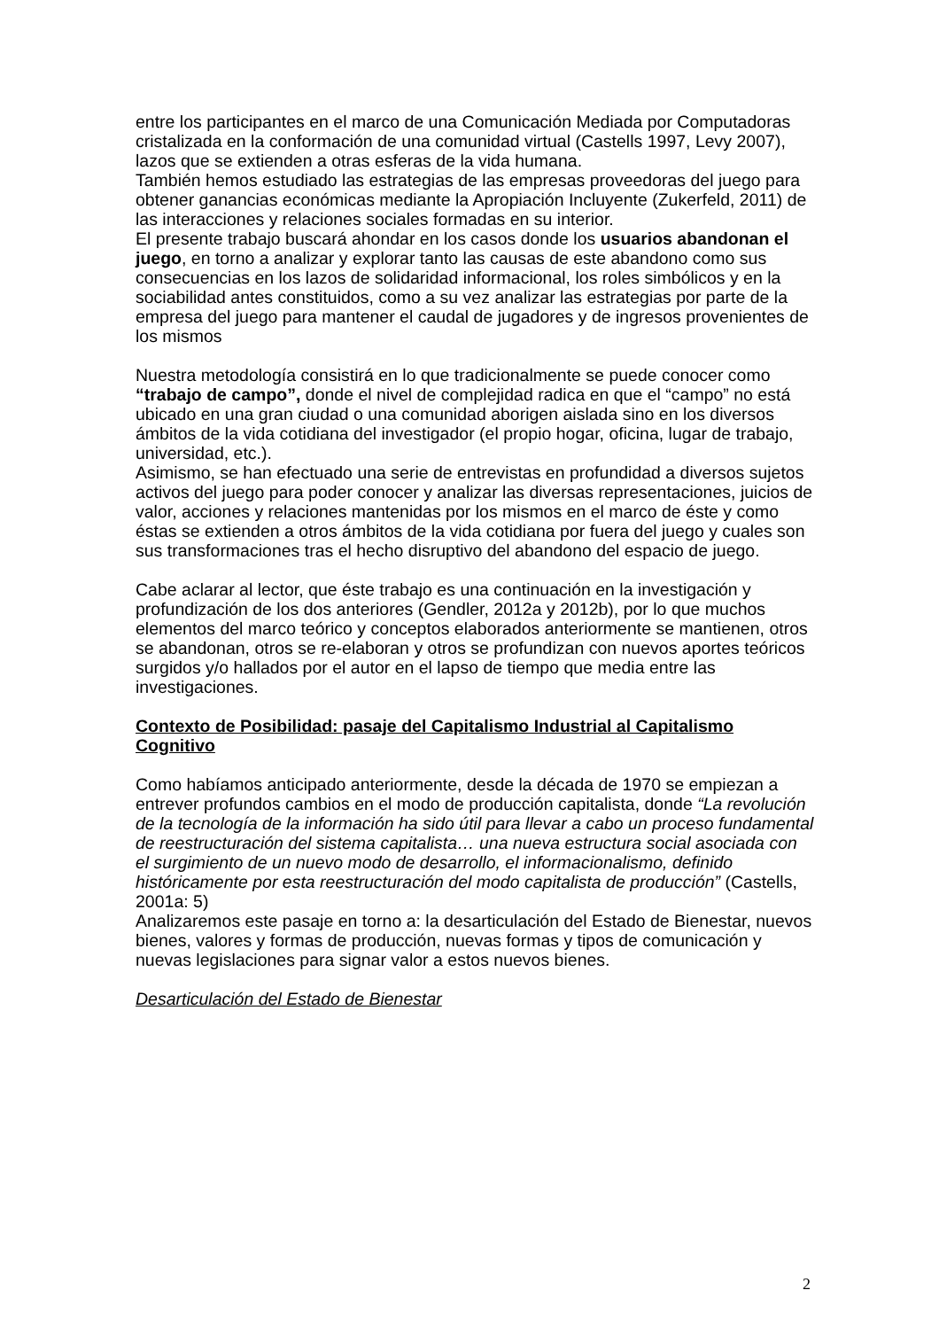entre los participantes en el marco de una Comunicación Mediada por Computadoras cristalizada en la conformación de una comunidad virtual (Castells 1997, Levy 2007), lazos que se extienden a otras esferas de la vida humana.
También hemos estudiado las estrategias de las empresas proveedoras del juego para obtener ganancias económicas mediante la Apropiación Incluyente (Zukerfeld, 2011) de las interacciones y relaciones sociales formadas en su interior.
El presente trabajo buscará ahondar en los casos donde los usuarios abandonan el juego, en torno a analizar y explorar tanto las causas de este abandono como sus consecuencias en los lazos de solidaridad informacional, los roles simbólicos y en la sociabilidad antes constituidos, como a su vez analizar las estrategias por parte de la empresa del juego para mantener el caudal de jugadores y de ingresos provenientes de los mismos
Nuestra metodología consistirá en lo que tradicionalmente se puede conocer como “trabajo de campo”, donde el nivel de complejidad radica en que el “campo” no está ubicado en una gran ciudad o una comunidad aborigen aislada sino en los diversos ámbitos de la vida cotidiana del investigador (el propio hogar, oficina, lugar de trabajo, universidad, etc.).
Asimismo, se han efectuado una serie de entrevistas en profundidad a diversos sujetos activos del juego para poder conocer y analizar las diversas representaciones, juicios de valor, acciones y relaciones mantenidas por los mismos en el marco de éste y como éstas se extienden a otros ámbitos de la vida cotidiana por fuera del juego y cuales son sus transformaciones tras el hecho disruptivo del abandono del espacio de juego.
Cabe aclarar al lector, que éste trabajo es una continuación en la investigación y profundización de los dos anteriores (Gendler, 2012a y 2012b), por lo que muchos elementos del marco teórico y conceptos elaborados anteriormente se mantienen, otros se abandonan, otros se re-elaboran y otros se profundizan con nuevos aportes teóricos surgidos y/o hallados por el autor en el lapso de tiempo que media entre las investigaciones.
Contexto de Posibilidad: pasaje del Capitalismo Industrial al Capitalismo Cognitivo
Como habíamos anticipado anteriormente, desde la década de 1970 se empiezan a entrever profundos cambios en el modo de producción capitalista, donde “La revolución de la tecnología de la información ha sido útil para llevar a cabo un proceso fundamental de reestructuración del sistema capitalista… una nueva estructura social asociada con el surgimiento de un nuevo modo de desarrollo, el informacionalismo, definido históricamente por esta reestructuración del modo capitalista de producción” (Castells, 2001a: 5)
Analizaremos este pasaje en torno a: la desarticulación del Estado de Bienestar, nuevos bienes, valores y formas de producción, nuevas formas y tipos de comunicación y nuevas legislaciones para signar valor a estos nuevos bienes.
Desarticulación del Estado de Bienestar
2